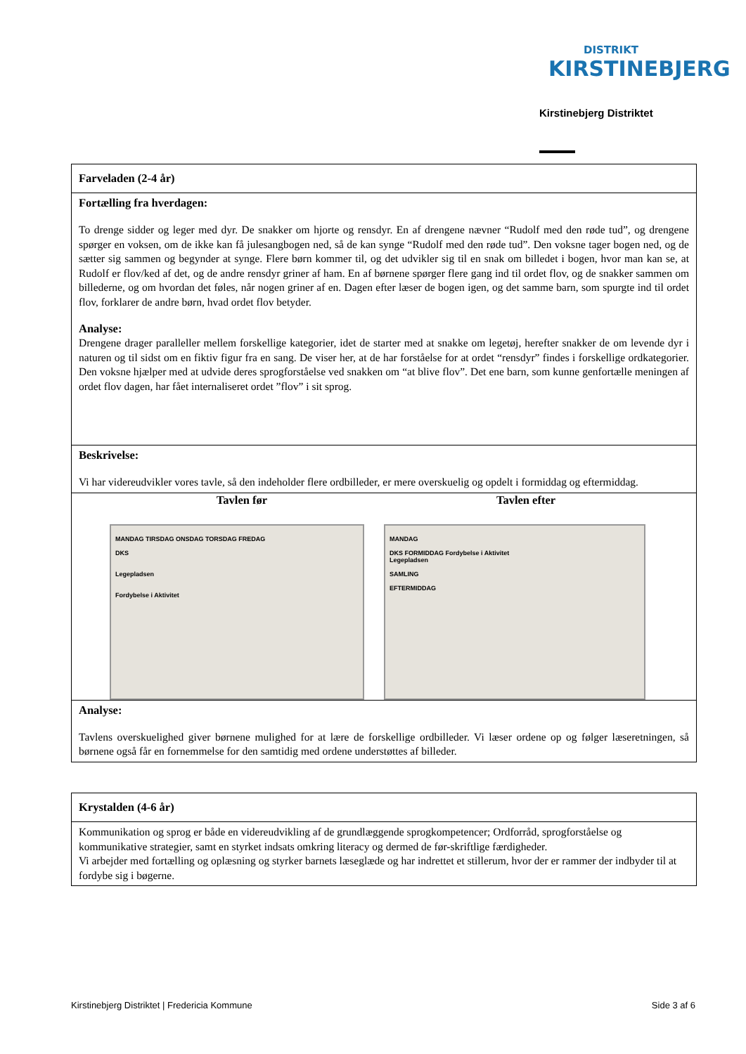DISTRIKT
KIRSTINEBJERG
Kirstinebjerg Distriktet
Farveladen (2-4 år)
Fortælling fra hverdagen:
To drenge sidder og leger med dyr. De snakker om hjorte og rensdyr. En af drengene nævner “Rudolf med den røde tud”, og drengene spørger en voksen, om de ikke kan få julesangbogen ned, så de kan synge “Rudolf med den røde tud”. Den voksne tager bogen ned, og de sætter sig sammen og begynder at synge. Flere børn kommer til, og det udvikler sig til en snak om billedet i bogen, hvor man kan se, at Rudolf er flov/ked af det, og de andre rensdyr griner af ham. En af børnene spørger flere gang ind til ordet flov, og de snakker sammen om billederne, og om hvordan det føles, når nogen griner af en. Dagen efter læser de bogen igen, og det samme barn, som spurgte ind til ordet flov, forklarer de andre børn, hvad ordet flov betyder.
Analyse:
Drengene drager paralleller mellem forskellige kategorier, idet de starter med at snakke om legetøj, herefter snakker de om levende dyr i naturen og til sidst om en fiktiv figur fra en sang. De viser her, at de har forståelse for at ordet “rensdyr” findes i forskellige ordkategorier. Den voksne hjælper med at udvide deres sprogforståelse ved snakken om “at blive flov”. Det ene barn, som kunne genfortælle meningen af ordet flov dagen, har fået internaliseret ordet ”flov” i sit sprog.
Beskrivelse:
Vi har videreudvikler vores tavle, så den indeholder flere ordbilleder, er mere overskuelig og opdelt i formiddag og eftermiddag.
Tavlen før Tavlen efter
MANDAG TIRSDAG ONSDAG TORSDAG FREDAG
DKS
Legepladsen
Fordybelse i Aktivitet
MANDAG
DKS FORMIDDAG Fordybelse i Aktivitet
Legepladsen
SAMLING
EFTERMIDDAG
Analyse:
Tavlens overskuelighed giver børnene mulighed for at lære de forskellige ordbilleder. Vi læser ordene op og følger læseretningen, så børnene også får en fornemmelse for den samtidig med ordene understøttes af billeder.
Krystalden (4-6 år)
Kommunikation og sprog er både en videreudvikling af de grundlæggende sprogkompetencer; Ordforråd, sprogforståelse og kommunikative strategier, samt en styrket indsats omkring literacy og dermed de før-skriftlige færdigheder.
Vi arbejder med fortælling og oplæsning og styrker barnets læseglæde og har indrettet et stillerum, hvor der er rammer der indbyder til at fordybe sig i bøgerne.
Kirstinebjerg Distriktet | Fredericia Kommune Side 3 af 6